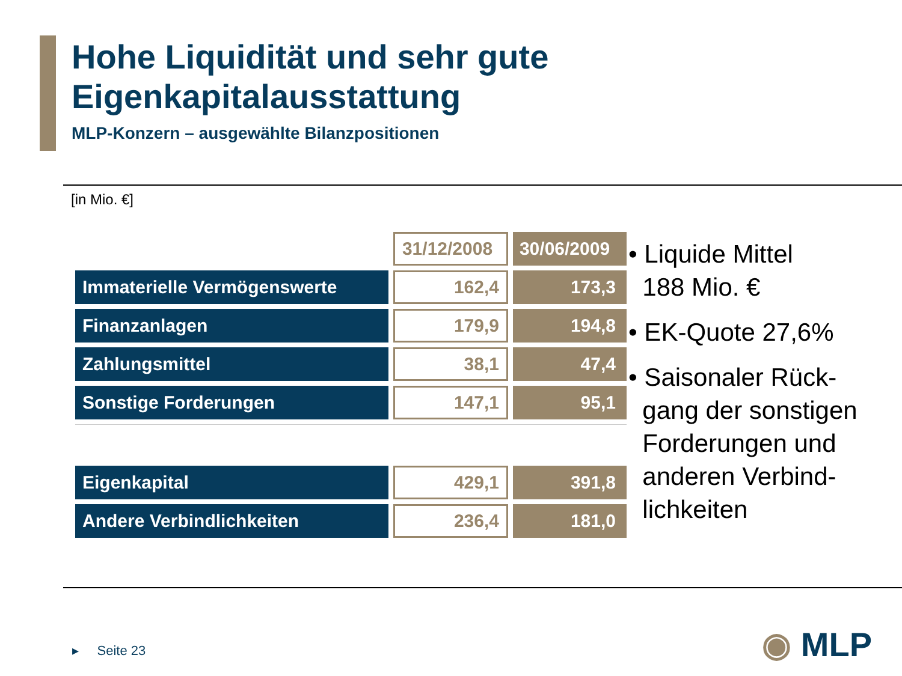Hohe Liquidität und sehr gute
Eigenkapitalausstattung
MLP-Konzern – ausgewählte Bilanzpositionen
[in Mio. €]
| | 31/12/2008 | 30/06/2009 |
| --- | --- | --- |
| Immaterielle Vermögenswerte | 162,4 | 173,3 |
| Finanzanlagen | 179,9 | 194,8 |
| Zahlungsmittel | 38,1 | 47,4 |
| Sonstige Forderungen | 147,1 | 95,1 |
| Eigenkapital | 429,1 | 391,8 |
| Andere Verbindlichkeiten | 236,4 | 181,0 |
• Liquide Mittel
188 Mio. €
• EK-Quote 27,6%
• Saisonaler Rück-
gang der sonstigen
Forderungen und
anderen Verbind-
lichkeiten
▸ Seite 23 ◉ MLP